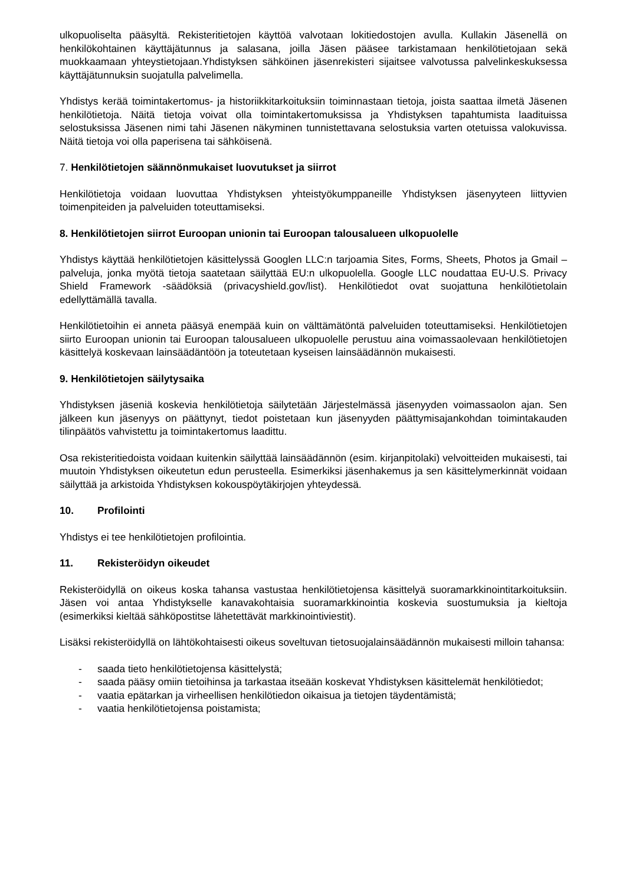ulkopuoliselta pääsyltä. Rekisteritietojen käyttöä valvotaan lokitiedostojen avulla. Kullakin Jäsenellä on henkilökohtainen käyttäjätunnus ja salasana, joilla Jäsen pääsee tarkistamaan henkilötietojaan sekä muokkaamaan yhteystietojaan.Yhdistyksen sähköinen jäsenrekisteri sijaitsee valvotussa palvelinkeskuksessa käyttäjätunnuksin suojatulla palvelimella.
Yhdistys kerää toimintakertomus- ja historiikkitarkoituksiin toiminnastaan tietoja, joista saattaa ilmetä Jäsenen henkilötietoja. Näitä tietoja voivat olla toimintakertomuksissa ja Yhdistyksen tapahtumista laadituissa selostuksissa Jäsenen nimi tahi Jäsenen näkyminen tunnistettavana selostuksia varten otetuissa valokuvissa. Näitä tietoja voi olla paperisena tai sähköisenä.
7. Henkilötietojen säännönmukaiset luovutukset ja siirrot
Henkilötietoja voidaan luovuttaa Yhdistyksen yhteistyökumppaneille Yhdistyksen jäsenyyteen liittyvien toimenpiteiden ja palveluiden toteuttamiseksi.
8. Henkilötietojen siirrot Euroopan unionin tai Euroopan talousalueen ulkopuolelle
Yhdistys käyttää henkilötietojen käsittelyssä Googlen LLC:n tarjoamia Sites, Forms, Sheets, Photos ja Gmail –palveluja, jonka myötä tietoja saatetaan säilyttää EU:n ulkopuolella. Google LLC noudattaa EU-U.S. Privacy Shield Framework -säädöksiä (privacyshield.gov/list). Henkilötiedot ovat suojattuna henkilötietolain edellyttämällä tavalla.
Henkilötietoihin ei anneta pääsyä enempää kuin on välttämätöntä palveluiden toteuttamiseksi. Henkilötietojen siirto Euroopan unionin tai Euroopan talousalueen ulkopuolelle perustuu aina voimassaolevaan henkilötietojen käsittelyä koskevaan lainsäädäntöön ja toteutetaan kyseisen lainsäädännön mukaisesti.
9. Henkilötietojen säilytysaika
Yhdistyksen jäseniä koskevia henkilötietoja säilytetään Järjestelmässä jäsenyyden voimassaolon ajan. Sen jälkeen kun jäsenyys on päättynyt, tiedot poistetaan kun jäsenyyden päättymisajankohdan toimintakauden tilinpäätös vahvistettu ja toimintakertomus laadittu.
Osa rekisteritiedoista voidaan kuitenkin säilyttää lainsäädännön (esim. kirjanpitolaki) velvoitteiden mukaisesti, tai muutoin Yhdistyksen oikeutetun edun perusteella. Esimerkiksi jäsenhakemus ja sen käsittelymerkinnät voidaan säilyttää ja arkistoida Yhdistyksen kokouspöytäkirjojen yhteydessä.
10. Profilointi
Yhdistys ei tee henkilötietojen profilointia.
11. Rekisteröidyn oikeudet
Rekisteröidyllä on oikeus koska tahansa vastustaa henkilötietojensa käsittelyä suoramarkkinointitarkoituksiin. Jäsen voi antaa Yhdistykselle kanavakohtaisia suoramarkkinointia koskevia suostumuksia ja kieltoja (esimerkiksi kieltää sähköpostitse lähetettävät markkinointiviestit).
Lisäksi rekisteröidyllä on lähtökohtaisesti oikeus soveltuvan tietosuojalainsäädännön mukaisesti milloin tahansa:
- saada tieto henkilötietojensa käsittelystä;
- saada pääsy omiin tietoihinsa ja tarkastaa itseään koskevat Yhdistyksen käsittelemät henkilötiedot;
- vaatia epätarkan ja virheellisen henkilötiedon oikaisua ja tietojen täydentämistä;
- vaatia henkilötietojensa poistamista;